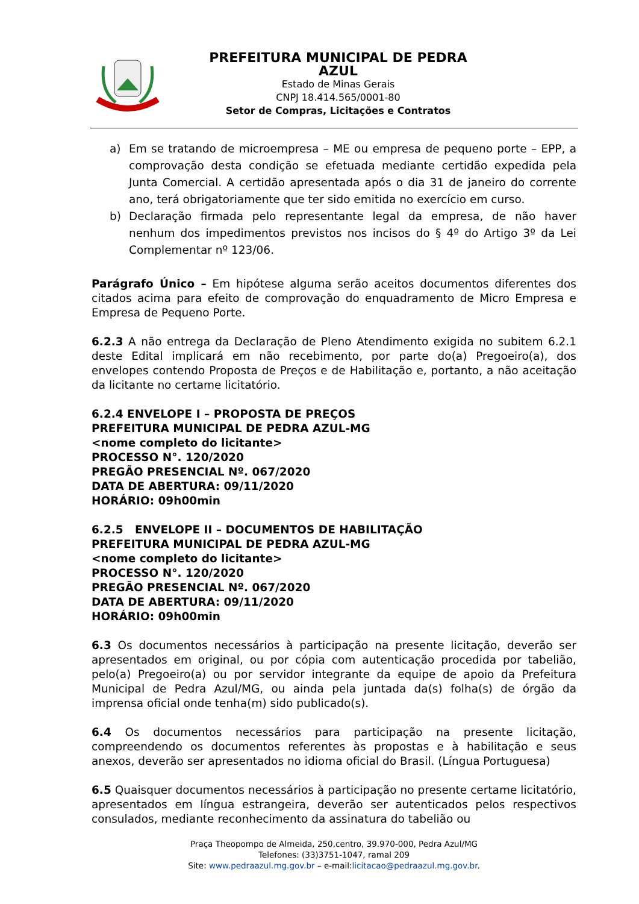PREFEITURA MUNICIPAL DE PEDRA AZUL
Estado de Minas Gerais
CNPJ 18.414.565/0001-80
Setor de Compras, Licitações e Contratos
a) Em se tratando de microempresa – ME ou empresa de pequeno porte – EPP, a comprovação desta condição se efetuada mediante certidão expedida pela Junta Comercial. A certidão apresentada após o dia 31 de janeiro do corrente ano, terá obrigatoriamente que ter sido emitida no exercício em curso.
b) Declaração firmada pelo representante legal da empresa, de não haver nenhum dos impedimentos previstos nos incisos do § 4º do Artigo 3º da Lei Complementar nº 123/06.
Parágrafo Único – Em hipótese alguma serão aceitos documentos diferentes dos citados acima para efeito de comprovação do enquadramento de Micro Empresa e Empresa de Pequeno Porte.
6.2.3 A não entrega da Declaração de Pleno Atendimento exigida no subitem 6.2.1 deste Edital implicará em não recebimento, por parte do(a) Pregoeiro(a), dos envelopes contendo Proposta de Preços e de Habilitação e, portanto, a não aceitação da licitante no certame licitatório.
6.2.4 ENVELOPE I – PROPOSTA DE PREÇOS
PREFEITURA MUNICIPAL DE PEDRA AZUL-MG
<nome completo do licitante>
PROCESSO N°. 120/2020
PREGÃO PRESENCIAL Nº. 067/2020
DATA DE ABERTURA: 09/11/2020
HORÁRIO: 09h00min
6.2.5 ENVELOPE II – DOCUMENTOS DE HABILITAÇÃO
PREFEITURA MUNICIPAL DE PEDRA AZUL-MG
<nome completo do licitante>
PROCESSO N°. 120/2020
PREGÃO PRESENCIAL Nº. 067/2020
DATA DE ABERTURA: 09/11/2020
HORÁRIO: 09h00min
6.3 Os documentos necessários à participação na presente licitação, deverão ser apresentados em original, ou por cópia com autenticação procedida por tabelião, pelo(a) Pregoeiro(a) ou por servidor integrante da equipe de apoio da Prefeitura Municipal de Pedra Azul/MG, ou ainda pela juntada da(s) folha(s) de órgão da imprensa oficial onde tenha(m) sido publicado(s).
6.4 Os documentos necessários para participação na presente licitação, compreendendo os documentos referentes às propostas e à habilitação e seus anexos, deverão ser apresentados no idioma oficial do Brasil. (Língua Portuguesa)
6.5 Quaisquer documentos necessários à participação no presente certame licitatório, apresentados em língua estrangeira, deverão ser autenticados pelos respectivos consulados, mediante reconhecimento da assinatura do tabelião ou
Praça Theopompo de Almeida, 250,centro, 39.970-000, Pedra Azul/MG
Telefones: (33)3751-1047, ramal 209
Site: www.pedraazul.mg.gov.br – e-mail:licitacao@pedraazul.mg.gov.br.